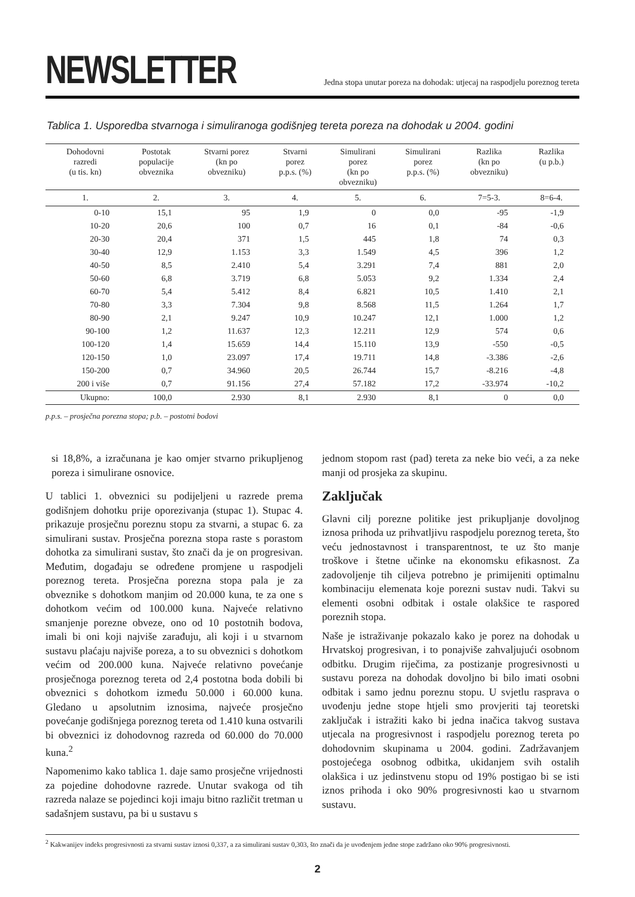NEWSLETTER
Jedna stopa unutar poreza na dohodak: utjecaj na raspodjelu poreznog tereta
Tablica 1. Usporedba stvarnoga i simuliranoga godišnjeg tereta poreza na dohodak u 2004. godini
| Dohodovni razredi (u tis. kn) | Postotak populacije obveznika | Stvarni porez (kn po obvezniku) | Stvarni porez p.p.s. (%) | Simulirani porez (kn po obvezniku) | Simulirani porez p.p.s. (%) | Razlika (kn po obvezniku) | Razlika (u p.b.) |
| --- | --- | --- | --- | --- | --- | --- | --- |
| 1. | 2. | 3. | 4. | 5. | 6. | 7=5-3. | 8=6-4. |
| 0-10 | 15,1 | 95 | 1,9 | 0 | 0,0 | -95 | -1,9 |
| 10-20 | 20,6 | 100 | 0,7 | 16 | 0,1 | -84 | -0,6 |
| 20-30 | 20,4 | 371 | 1,5 | 445 | 1,8 | 74 | 0,3 |
| 30-40 | 12,9 | 1.153 | 3,3 | 1.549 | 4,5 | 396 | 1,2 |
| 40-50 | 8,5 | 2.410 | 5,4 | 3.291 | 7,4 | 881 | 2,0 |
| 50-60 | 6,8 | 3.719 | 6,8 | 5.053 | 9,2 | 1.334 | 2,4 |
| 60-70 | 5,4 | 5.412 | 8,4 | 6.821 | 10,5 | 1.410 | 2,1 |
| 70-80 | 3,3 | 7.304 | 9,8 | 8.568 | 11,5 | 1.264 | 1,7 |
| 80-90 | 2,1 | 9.247 | 10,9 | 10.247 | 12,1 | 1.000 | 1,2 |
| 90-100 | 1,2 | 11.637 | 12,3 | 12.211 | 12,9 | 574 | 0,6 |
| 100-120 | 1,4 | 15.659 | 14,4 | 15.110 | 13,9 | -550 | -0,5 |
| 120-150 | 1,0 | 23.097 | 17,4 | 19.711 | 14,8 | -3.386 | -2,6 |
| 150-200 | 0,7 | 34.960 | 20,5 | 26.744 | 15,7 | -8.216 | -4,8 |
| 200 i više | 0,7 | 91.156 | 27,4 | 57.182 | 17,2 | -33.974 | -10,2 |
| Ukupno: | 100,0 | 2.930 | 8,1 | 2.930 | 8,1 | 0 | 0,0 |
p.p.s. – prosječna porezna stopa; p.b. – postotni bodovi
si 18,8%, a izračunana je kao omjer stvarno prikupljenog poreza i simulirane osnovice.
U tablici 1. obveznici su podijeljeni u razrede prema godišnjem dohotku prije oporezivanja (stupac 1). Stupac 4. prikazuje prosječnu poreznu stopu za stvarni, a stupac 6. za simulirani sustav. Prosječna porezna stopa raste s porastom dohotka za simulirani sustav, što znači da je on progresivan. Međutim, događaju se određene promjene u raspodjeli poreznog tereta. Prosječna porezna stopa pala je za obveznike s dohotkom manjim od 20.000 kuna, te za one s dohotkom većim od 100.000 kuna. Najveće relativno smanjenje porezne obveze, ono od 10 postotnih bodova, imali bi oni koji najviše zarađuju, ali koji i u stvarnom sustavu plaćaju najviše poreza, a to su obveznici s dohotkom većim od 200.000 kuna. Najveće relativno povećanje prosječnoga poreznog tereta od 2,4 postotna boda dobili bi obveznici s dohotkom između 50.000 i 60.000 kuna. Gledano u apsolutnim iznosima, najveće prosječno povećanje godišnjega poreznog tereta od 1.410 kuna ostvarili bi obveznici iz dohodovnog razreda od 60.000 do 70.000 kuna.<sup>2</sup>
Napomenimo kako tablica 1. daje samo prosječne vrijednosti za pojedine dohodovne razrede. Unutar svakoga od tih razreda nalaze se pojedinci koji imaju bitno različit tretman u sadašnjem sustavu, pa bi u sustavu s
jednom stopom rast (pad) tereta za neke bio veći, a za neke manji od prosjeka za skupinu.
Zaključak
Glavni cilj porezne politike jest prikupljanje dovoljnog iznosa prihoda uz prihvatljivu raspodjelu poreznog tereta, što veću jednostavnost i transparentnost, te uz što manje troškove i štetne učinke na ekonomsku efikasnost. Za zadovoljenje tih ciljeva potrebno je primijeniti optimalnu kombinaciju elemenata koje porezni sustav nudi. Takvi su elementi osobni odbitak i ostale olakšice te raspored poreznih stopa.
Naše je istraživanje pokazalo kako je porez na dohodak u Hrvatskoj progresivan, i to ponajviše zahvaljujući osobnom odbitku. Drugim riječima, za postizanje progresivnosti u sustavu poreza na dohodak dovoljno bi bilo imati osobni odbitak i samo jednu poreznu stopu. U svjetlu rasprava o uvođenju jedne stope htjeli smo provjeriti taj teoretski zaključak i istražiti kako bi jedna inačica takvog sustava utjecala na progresivnost i raspodjelu poreznog tereta po dohodovnim skupinama u 2004. godini. Zadržavanjem postojećega osobnog odbitka, ukidanjem svih ostalih olakšica i uz jedinstvenu stopu od 19% postigao bi se isti iznos prihoda i oko 90% progresivnosti kao u stvarnom sustavu.
<sup>2</sup> Kakwanijev indeks progresivnosti za stvarni sustav iznosi 0,337, a za simulirani sustav 0,303, što znači da je uvođenjem jedne stope zadržano oko 90% progresivnosti.
2